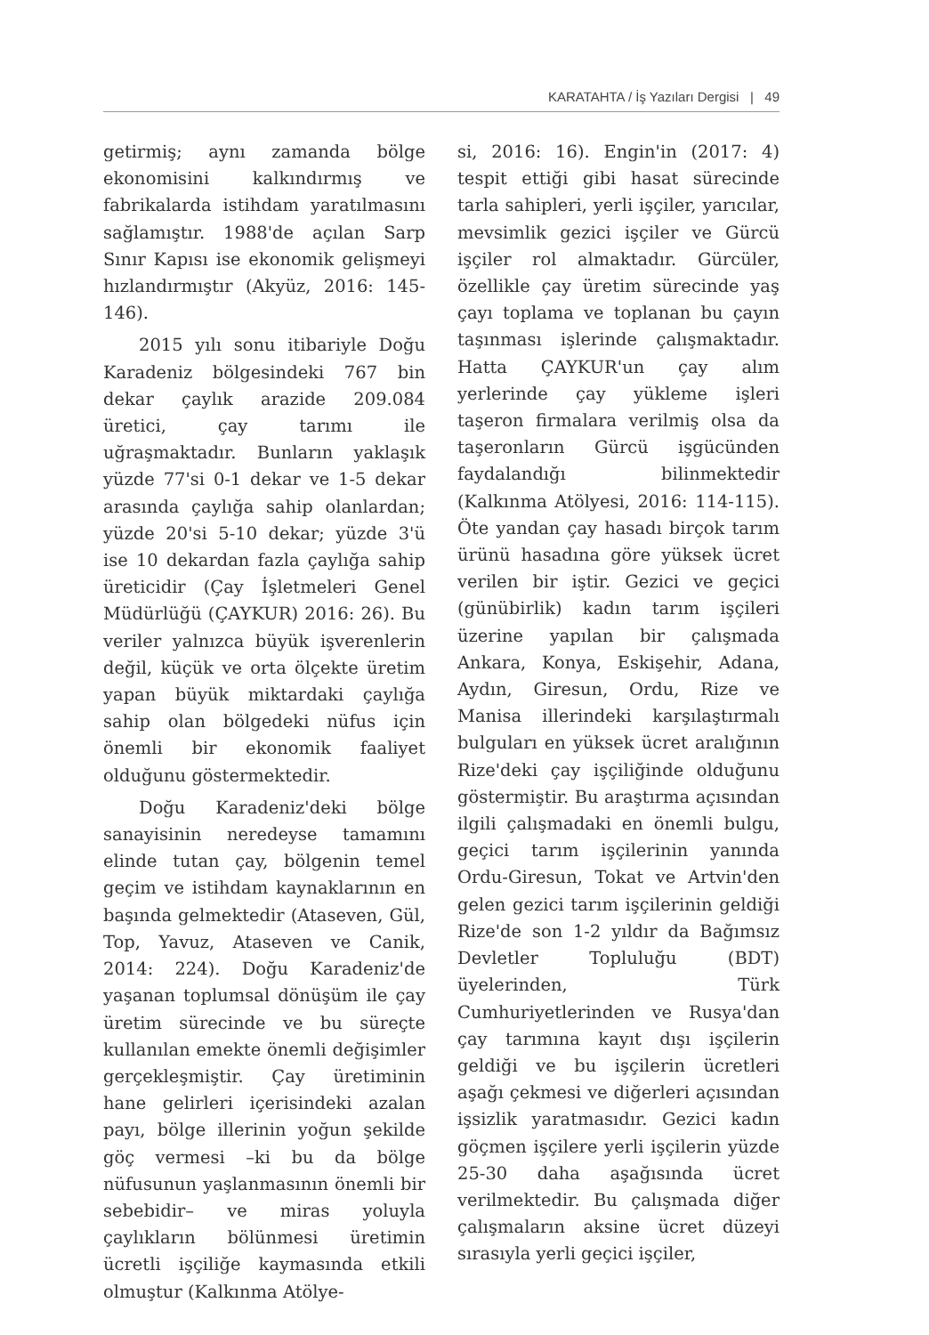KARATAHTA / İş Yazıları Dergisi | 49
getirmiş; aynı zamanda bölge ekonomisini kalkındırmış ve fabrikalarda istihdam yaratılmasını sağlamıştır. 1988'de açılan Sarp Sınır Kapısı ise ekonomik gelişmeyi hızlandırmıştır (Akyüz, 2016: 145-146).
2015 yılı sonu itibariyle Doğu Karadeniz bölgesindeki 767 bin dekar çaylık arazide 209.084 üretici, çay tarımı ile uğraşmaktadır. Bunların yaklaşık yüzde 77'si 0-1 dekar ve 1-5 dekar arasında çaylığa sahip olanlardan; yüzde 20'si 5-10 dekar; yüzde 3'ü ise 10 dekardan fazla çaylığa sahip üreticidir (Çay İşletmeleri Genel Müdürlüğü (ÇAYKUR) 2016: 26). Bu veriler yalnızca büyük işverenlerin değil, küçük ve orta ölçekte üretim yapan büyük miktardaki çaylığa sahip olan bölgedeki nüfus için önemli bir ekonomik faaliyet olduğunu göstermektedir.
Doğu Karadeniz'deki bölge sanayisinin neredeyse tamamını elinde tutan çay, bölgenin temel geçim ve istihdam kaynaklarının en başında gelmektedir (Ataseven, Gül, Top, Yavuz, Ataseven ve Canik, 2014: 224). Doğu Karadeniz'de yaşanan toplumsal dönüşüm ile çay üretim sürecinde ve bu süreçte kullanılan emekte önemli değişimler gerçekleşmiştir. Çay üretiminin hane gelirleri içerisindeki azalan payı, bölge illerinin yoğun şekilde göç vermesi –ki bu da bölge nüfusunun yaşlanmasının önemli bir sebebidir– ve miras yoluyla çaylıkların bölünmesi üretimin ücretli işçiliğe kaymasında etkili olmuştur (Kalkınma Atölye-
si, 2016: 16). Engin'in (2017: 4) tespit ettiği gibi hasat sürecinde tarla sahipleri, yerli işçiler, yarıcılar, mevsimlik gezici işçiler ve Gürcü işçiler rol almaktadır. Gürcüler, özellikle çay üretim sürecinde yaş çayı toplama ve toplanan bu çayın taşınması işlerinde çalışmaktadır. Hatta ÇAYKUR'un çay alım yerlerinde çay yükleme işleri taşeron firmalara verilmiş olsa da taşeronların Gürcü işgücünden faydalandığı bilinmektedir (Kalkınma Atölyesi, 2016: 114-115). Öte yandan çay hasadı birçok tarım ürünü hasadına göre yüksek ücret verilen bir iştir. Gezici ve geçici (günübirlik) kadın tarım işçileri üzerine yapılan bir çalışmada Ankara, Konya, Eskişehir, Adana, Aydın, Giresun, Ordu, Rize ve Manisa illerindeki karşılaştırmalı bulguları en yüksek ücret aralığının Rize'deki çay işçiliğinde olduğunu göstermiştir. Bu araştırma açısından ilgili çalışmadaki en önemli bulgu, geçici tarım işçilerinin yanında Ordu-Giresun, Tokat ve Artvin'den gelen gezici tarım işçilerinin geldiği Rize'de son 1-2 yıldır da Bağımsız Devletler Topluluğu (BDT) üyelerinden, Türk Cumhuriyetlerinden ve Rusya'dan çay tarımına kayıt dışı işçilerin geldiği ve bu işçilerin ücretleri aşağı çekmesi ve diğerleri açısından işsizlik yaratmasıdır. Gezici kadın göçmen işçilere yerli işçilerin yüzde 25-30 daha aşağısında ücret verilmektedir. Bu çalışmada diğer çalışmaların aksine ücret düzeyi sırasıyla yerli geçici işçiler,